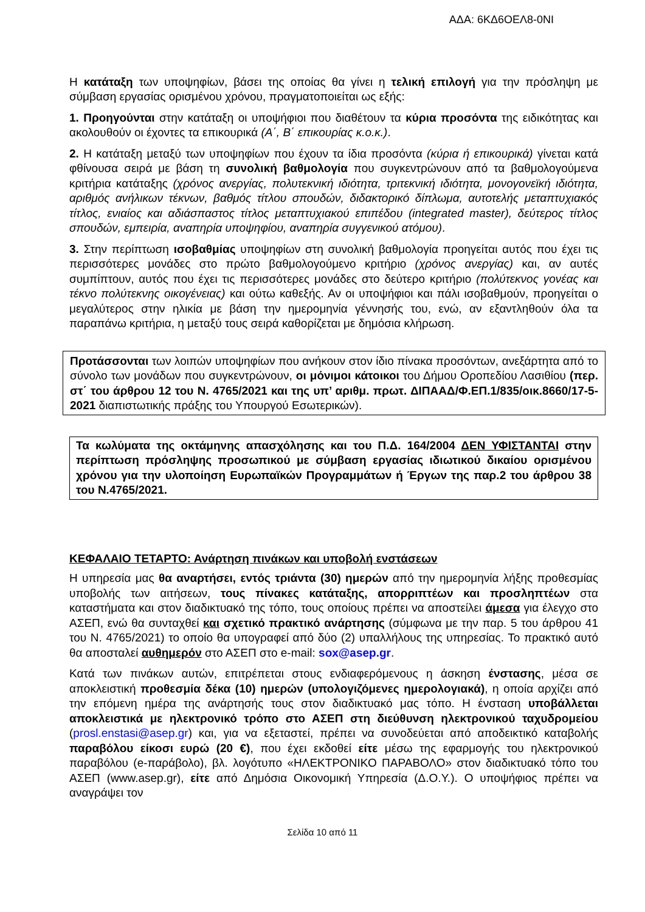ΑΔΑ: 6ΚΔ6ΟΕΛ8-0ΝΙ
Η κατάταξη των υποψηφίων, βάσει της οποίας θα γίνει η τελική επιλογή για την πρόσληψη με σύμβαση εργασίας ορισμένου χρόνου, πραγματοποιείται ως εξής:
1. Προηγούνται στην κατάταξη οι υποψήφιοι που διαθέτουν τα κύρια προσόντα της ειδικότητας και ακολουθούν οι έχοντες τα επικουρικά (Α΄, Β΄ επικουρίας κ.ο.κ.).
2. Η κατάταξη μεταξύ των υποψηφίων που έχουν τα ίδια προσόντα (κύρια ή επικουρικά) γίνεται κατά φθίνουσα σειρά με βάση τη συνολική βαθμολογία που συγκεντρώνουν από τα βαθμολογούμενα κριτήρια κατάταξης (χρόνος ανεργίας, πολυτεκνική ιδιότητα, τριτεκνική ιδιότητα, μονογονεϊκή ιδιότητα, αριθμός ανήλικων τέκνων, βαθμός τίτλου σπουδών, διδακτορικό δίπλωμα, αυτοτελής μεταπτυχιακός τίτλος, ενιαίος και αδιάσπαστος τίτλος μεταπτυχιακού επιπέδου (integrated master), δεύτερος τίτλος σπουδών, εμπειρία, αναπηρία υποψηφίου, αναπηρία συγγενικού ατόμου).
3. Στην περίπτωση ισοβαθμίας υποψηφίων στη συνολική βαθμολογία προηγείται αυτός που έχει τις περισσότερες μονάδες στο πρώτο βαθμολογούμενο κριτήριο (χρόνος ανεργίας) και, αν αυτές συμπίπτουν, αυτός που έχει τις περισσότερες μονάδες στο δεύτερο κριτήριο (πολύτεκνος γονέας και τέκνο πολύτεκνης οικογένειας) και ούτω καθεξής. Αν οι υποψήφιοι και πάλι ισοβαθμούν, προηγείται ο μεγαλύτερος στην ηλικία με βάση την ημερομηνία γέννησής του, ενώ, αν εξαντληθούν όλα τα παραπάνω κριτήρια, η μεταξύ τους σειρά καθορίζεται με δημόσια κλήρωση.
Προτάσσονται των λοιπών υποψηφίων που ανήκουν στον ίδιο πίνακα προσόντων, ανεξάρτητα από το σύνολο των μονάδων που συγκεντρώνουν, οι μόνιμοι κάτοικοι του Δήμου Οροπεδίου Λασιθίου (περ. στ΄ του άρθρου 12 του Ν. 4765/2021 και της υπ’ αριθμ. πρωτ. ΔΙΠΑΑΔ/Φ.ΕΠ.1/835/οικ.8660/17-5-2021 διαπιστωτικής πράξης του Υπουργού Εσωτερικών).
Τα κωλύματα της οκτάμηνης απασχόλησης και του Π.Δ. 164/2004 ΔΕΝ ΥΦΙΣΤΑΝΤΑΙ στην περίπτωση πρόσληψης προσωπικού με σύμβαση εργασίας ιδιωτικού δικαίου ορισμένου χρόνου για την υλοποίηση Ευρωπαϊκών Προγραμμάτων ή Έργων της παρ.2 του άρθρου 38 του Ν.4765/2021.
ΚΕΦΑΛΑΙΟ ΤΕΤΑΡΤΟ: Ανάρτηση πινάκων και υποβολή ενστάσεων
Η υπηρεσία μας θα αναρτήσει, εντός τριάντα (30) ημερών από την ημερομηνία λήξης προθεσμίας υποβολής των αιτήσεων, τους πίνακες κατάταξης, απορριπτέων και προσληπτέων στα καταστήματα και στον διαδικτυακό της τόπο, τους οποίους πρέπει να αποστείλει άμεσα για έλεγχο στο ΑΣΕΠ, ενώ θα συνταχθεί και σχετικό πρακτικό ανάρτησης (σύμφωνα με την παρ. 5 του άρθρου 41 του Ν. 4765/2021) το οποίο θα υπογραφεί από δύο (2) υπαλλήλους της υπηρεσίας. Το πρακτικό αυτό θα αποσταλεί αυθημερόν στο ΑΣΕΠ στο e-mail: sox@asep.gr.
Κατά των πινάκων αυτών, επιτρέπεται στους ενδιαφερόμενους η άσκηση ένστασης, μέσα σε αποκλειστική προθεσμία δέκα (10) ημερών (υπολογιζόμενες ημερολογιακά), η οποία αρχίζει από την επόμενη ημέρα της ανάρτησής τους στον διαδικτυακό μας τόπο. Η ένσταση υποβάλλεται αποκλειστικά με ηλεκτρονικό τρόπο στο ΑΣΕΠ στη διεύθυνση ηλεκτρονικού ταχυδρομείου (prosl.enstasi@asep.gr) και, για να εξεταστεί, πρέπει να συνοδεύεται από αποδεικτικό καταβολής παραβόλου είκοσι ευρώ (20 €), που έχει εκδοθεί είτε μέσω της εφαρμογής του ηλεκτρονικού παραβόλου (e-παράβολο), βλ. λογότυπο «ΗΛΕΚΤΡΟΝΙΚΟ ΠΑΡΑΒΟΛΟ» στον διαδικτυακό τόπο του ΑΣΕΠ (www.asep.gr), είτε από Δημόσια Οικονομική Υπηρεσία (Δ.Ο.Υ.). Ο υποψήφιος πρέπει να αναγράψει τον
Σελίδα 10 από 11